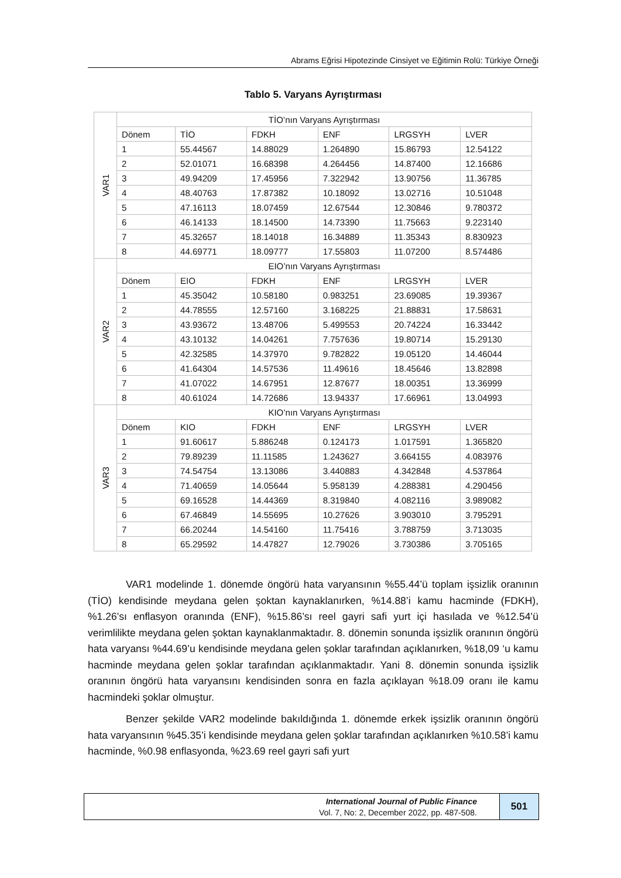Abrams Eğrisi Hipotezinde Cinsiyet ve Eğitimin Rolü: Türkiye Örneği
Tablo 5. Varyans Ayrıştırması
| VAR1 | TİO’nın Varyans Ayrıştırması | | | | | |
| | Dönem | TİO | FDKH | ENF | LRGSYH | LVER |
| | 1 | 55.44567 | 14.88029 | 1.264890 | 15.86793 | 12.54122 |
| | 2 | 52.01071 | 16.68398 | 4.264456 | 14.87400 | 12.16686 |
| | 3 | 49.94209 | 17.45956 | 7.322942 | 13.90756 | 11.36785 |
| | 4 | 48.40763 | 17.87382 | 10.18092 | 13.02716 | 10.51048 |
| | 5 | 47.16113 | 18.07459 | 12.67544 | 12.30846 | 9.780372 |
| | 6 | 46.14133 | 18.14500 | 14.73390 | 11.75663 | 9.223140 |
| | 7 | 45.32657 | 18.14018 | 16.34889 | 11.35343 | 8.830923 |
| | 8 | 44.69771 | 18.09777 | 17.55803 | 11.07200 | 8.574486 |
| VAR2 | EIO’nın Varyans Ayrıştırması | | | | | |
| | Dönem | EIO | FDKH | ENF | LRGSYH | LVER |
| | 1 | 45.35042 | 10.58180 | 0.983251 | 23.69085 | 19.39367 |
| | 2 | 44.78555 | 12.57160 | 3.168225 | 21.88831 | 17.58631 |
| | 3 | 43.93672 | 13.48706 | 5.499553 | 20.74224 | 16.33442 |
| | 4 | 43.10132 | 14.04261 | 7.757636 | 19.80714 | 15.29130 |
| | 5 | 42.32585 | 14.37970 | 9.782822 | 19.05120 | 14.46044 |
| | 6 | 41.64304 | 14.57536 | 11.49616 | 18.45646 | 13.82898 |
| | 7 | 41.07022 | 14.67951 | 12.87677 | 18.00351 | 13.36999 |
| | 8 | 40.61024 | 14.72686 | 13.94337 | 17.66961 | 13.04993 |
| VAR3 | KIO’nın Varyans Ayrıştırması | | | | | |
| | Dönem | KIO | FDKH | ENF | LRGSYH | LVER |
| | 1 | 91.60617 | 5.886248 | 0.124173 | 1.017591 | 1.365820 |
| | 2 | 79.89239 | 11.11585 | 1.243627 | 3.664155 | 4.083976 |
| | 3 | 74.54754 | 13.13086 | 3.440883 | 4.342848 | 4.537864 |
| | 4 | 71.40659 | 14.05644 | 5.958139 | 4.288381 | 4.290456 |
| | 5 | 69.16528 | 14.44369 | 8.319840 | 4.082116 | 3.989082 |
| | 6 | 67.46849 | 14.55695 | 10.27626 | 3.903010 | 3.795291 |
| | 7 | 66.20244 | 14.54160 | 11.75416 | 3.788759 | 3.713035 |
| | 8 | 65.29592 | 14.47827 | 12.79026 | 3.730386 | 3.705165 |
VAR1 modelinde 1. dönemde öngörü hata varyansının %55.44’ü toplam işsizlik oranının (TİO) kendisinde meydana gelen şoktan kaynaklanırken, %14.88’i kamu hacminde (FDKH), %1.26’sı enflasyon oranında (ENF), %15.86’sı reel gayri safi yurt içi hasılada ve %12.54’ü verimlilikte meydana gelen şoktan kaynaklanmaktadır. 8. dönemin sonunda işsizlik oranının öngörü hata varyansı %44.69’u kendisinde meydana gelen şoklar tarafından açıklanırken, %18,09 ‘u kamu hacminde meydana gelen şoklar tarafından açıklanmaktadır. Yani 8. dönemin sonunda işsizlik oranının öngörü hata varyansını kendisinden sonra en fazla açıklayan %18.09 oranı ile kamu hacmindeki şoklar olmuştur.
Benzer şekilde VAR2 modelinde bakıldığında 1. dönemde erkek işsizlik oranının öngörü hata varyansının %45.35’i kendisinde meydana gelen şoklar tarafından açıklanırken %10.58’i kamu hacminde, %0.98 enflasyonda, %23.69 reel gayri safi yurt
International Journal of Public Finance
Vol. 7, No: 2, December 2022, pp. 487-508.
501